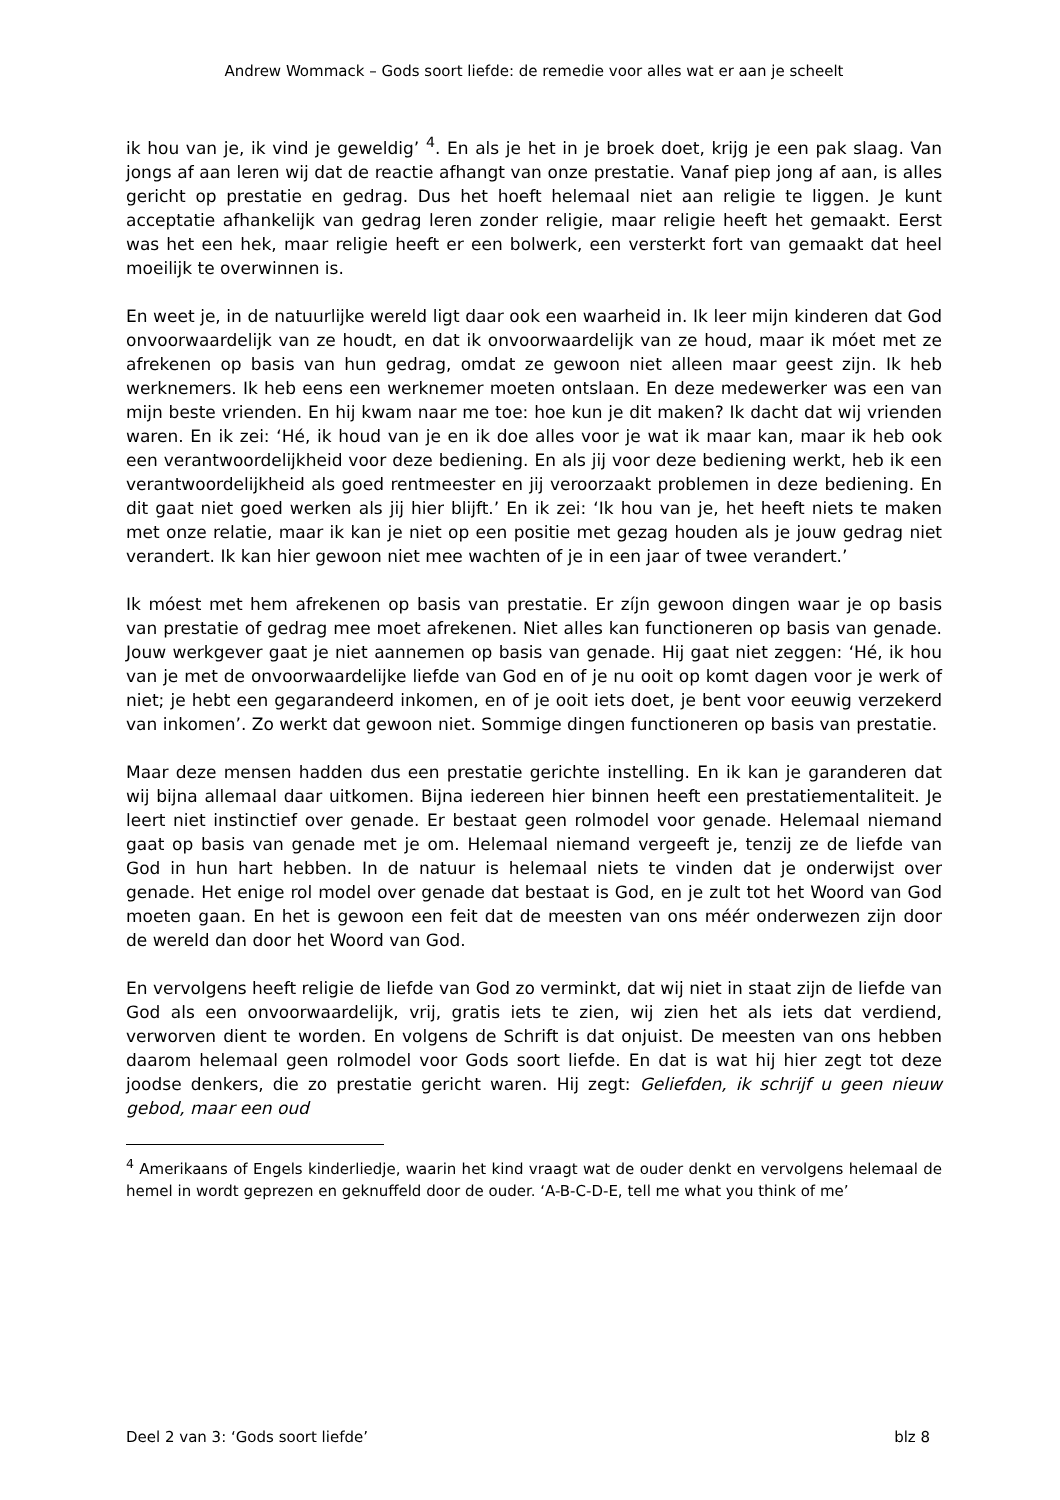Andrew Wommack – Gods soort liefde: de remedie voor alles wat er aan je scheelt
ik hou van je, ik vind je geweldig’ <sup>4</sup>. En als je het in je broek doet, krijg je een pak slaag. Van jongs af aan leren wij dat de reactie afhangt van onze prestatie. Vanaf piep jong af aan, is alles gericht op prestatie en gedrag. Dus het hoeft helemaal niet aan religie te liggen. Je kunt acceptatie afhankelijk van gedrag leren zonder religie, maar religie heeft het gemaakt. Eerst was het een hek, maar religie heeft er een bolwerk, een versterkt fort van gemaakt dat heel moeilijk te overwinnen is.
En weet je, in de natuurlijke wereld ligt daar ook een waarheid in. Ik leer mijn kinderen dat God onvoorwaardelijk van ze houdt, en dat ik onvoorwaardelijk van ze houd, maar ik móet met ze afrekenen op basis van hun gedrag, omdat ze gewoon niet alleen maar geest zijn. Ik heb werknemers. Ik heb eens een werknemer moeten ontslaan. En deze medewerker was een van mijn beste vrienden. En hij kwam naar me toe: hoe kun je dit maken? Ik dacht dat wij vrienden waren. En ik zei: ‘Hé, ik houd van je en ik doe alles voor je wat ik maar kan, maar ik heb ook een verantwoordelijkheid voor deze bediening. En als jij voor deze bediening werkt, heb ik een verantwoordelijkheid als goed rentmeester en jij veroorzaakt problemen in deze bediening. En dit gaat niet goed werken als jij hier blijft.’ En ik zei: ‘Ik hou van je, het heeft niets te maken met onze relatie, maar ik kan je niet op een positie met gezag houden als je jouw gedrag niet verandert. Ik kan hier gewoon niet mee wachten of je in een jaar of twee verandert.’
Ik móest met hem afrekenen op basis van prestatie. Er zíjn gewoon dingen waar je op basis van prestatie of gedrag mee moet afrekenen. Niet alles kan functioneren op basis van genade. Jouw werkgever gaat je niet aannemen op basis van genade. Hij gaat niet zeggen: ‘Hé, ik hou van je met de onvoorwaardelijke liefde van God en of je nu ooit op komt dagen voor je werk of niet; je hebt een gegarandeerd inkomen, en of je ooit iets doet, je bent voor eeuwig verzekerd van inkomen’. Zo werkt dat gewoon niet. Sommige dingen functioneren op basis van prestatie.
Maar deze mensen hadden dus een prestatie gerichte instelling. En ik kan je garanderen dat wij bijna allemaal daar uitkomen. Bijna iedereen hier binnen heeft een prestatiementaliteit. Je leert niet instinctief over genade. Er bestaat geen rolmodel voor genade. Helemaal niemand gaat op basis van genade met je om. Helemaal niemand vergeeft je, tenzij ze de liefde van God in hun hart hebben. In de natuur is helemaal niets te vinden dat je onderwijst over genade. Het enige rol model over genade dat bestaat is God, en je zult tot het Woord van God moeten gaan. En het is gewoon een feit dat de meesten van ons méér onderwezen zijn door de wereld dan door het Woord van God.
En vervolgens heeft religie de liefde van God zo verminkt, dat wij niet in staat zijn de liefde van God als een onvoorwaardelijk, vrij, gratis iets te zien, wij zien het als iets dat verdiend, verworven dient te worden. En volgens de Schrift is dat onjuist. De meesten van ons hebben daarom helemaal geen rolmodel voor Gods soort liefde. En dat is wat hij hier zegt tot deze joodse denkers, die zo prestatie gericht waren. Hij zegt: Geliefden, ik schrijf u geen nieuw gebod, maar een oud
<sup>4</sup> Amerikaans of Engels kinderliedje, waarin het kind vraagt wat de ouder denkt en vervolgens helemaal de hemel in wordt geprezen en geknuffeld door de ouder. ‘A-B-C-D-E, tell me what you think of me’
Deel 2 van 3: ‘Gods soort liefde’ blz 8